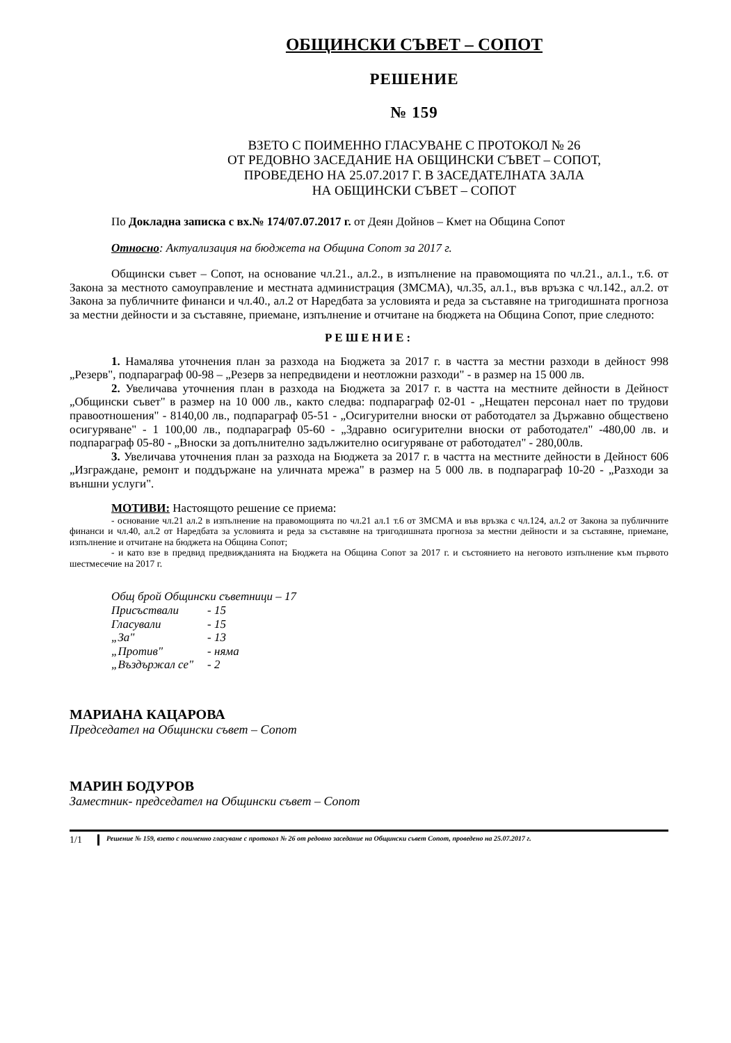ОБЩИНСКИ СЪВЕТ – СОПОТ
РЕШЕНИЕ
№ 159
ВЗЕТО С ПОИМЕННО ГЛАСУВАНЕ С ПРОТОКОЛ № 26
ОТ РЕДОВНО ЗАСЕДАНИЕ НА ОБЩИНСКИ СЪВЕТ – СОПОТ,
ПРОВЕДЕНО НА 25.07.2017 Г. В ЗАСЕДАТЕЛНАТА ЗАЛА
НА ОБЩИНСКИ СЪВЕТ – СОПОТ
По Докладна записка с вх.№ 174/07.07.2017 г. от Деян Дойнов – Кмет на Община Сопот
Относно: Актуализация на бюджета на Община Сопот за 2017 г.
Общински съвет – Сопот, на основание чл.21., ал.2., в изпълнение на правомощията по чл.21., ал.1., т.6. от Закона за местното самоуправление и местната администрация (ЗМСМА), чл.35, ал.1., във връзка с чл.142., ал.2. от Закона за публичните финанси и чл.40., ал.2 от Наредбата за условията и реда за съставяне на тригодишната прогноза за местни дейности и за съставяне, приемане, изпълнение и отчитане на бюджета на Община Сопот, прие следното:
РЕШЕНИЕ:
1. Намалява уточнения план за разхода на Бюджета за 2017 г. в частта за местни разходи в дейност 998 „Резерв", подпараграф 00-98 – „Резерв за непредвидени и неотложни разходи" - в размер на 15 000 лв.
2. Увеличава уточнения план в разхода на Бюджета за 2017 г. в частта на местните дейности в Дейност „Общински съвет" в размер на 10 000 лв., както следва: подпараграф 02-01 - „Нещатен персонал нает по трудови правоотношения" - 8140,00 лв., подпараграф 05-51 - „Осигурителни вноски от работодател за Държавно обществено осигуряване" - 1 100,00 лв., подпараграф 05-60 - „Здравно осигурителни вноски от работодател" -480,00 лв. и подпараграф 05-80 - „Вноски за допълнително задължително осигуряване от работодател" - 280,00лв.
3. Увеличава уточнения план за разхода на Бюджета за 2017 г. в частта на местните дейности в Дейност 606 „Изграждане, ремонт и поддържане на уличната мрежа" в размер на 5 000 лв. в подпараграф 10-20 - „Разходи за външни услуги".
МОТИВИ: Настоящото решение се приема:
- основание чл.21 ал.2 в изпълнение на правомощията по чл.21 ал.1 т.6 от ЗМСМА и във връзка с чл.124, ал.2 от Закона за публичните финанси и чл.40, ал.2 от Наредбата за условията и реда за съставяне на тригодишната прогноза за местни дейности и за съставяне, приемане, изпълнение и отчитане на бюджета на Община Сопот;
- и като взе в предвид предвижданията на Бюджета на Община Сопот за 2017 г. и състоянието на неговото изпълнение към първото шестмесечие на 2017 г.
Общ брой Общински съветници – 17
| Присъствали | - 15 |
| Гласували | - 15 |
| „За" | - 13 |
| „Против" | - няма |
| „Въздържал се" | - 2 |
МАРИАНА КАЦАРОВА
Председател на Общински съвет – Сопот
МАРИН БОДУРОВ
Заместник- председател на Общински съвет – Сопот
1/1
Решение № 159, взето с поименно гласуване с протокол № 26 от редовно заседание на Общински съвет Сопот, проведено на 25.07.2017 г.